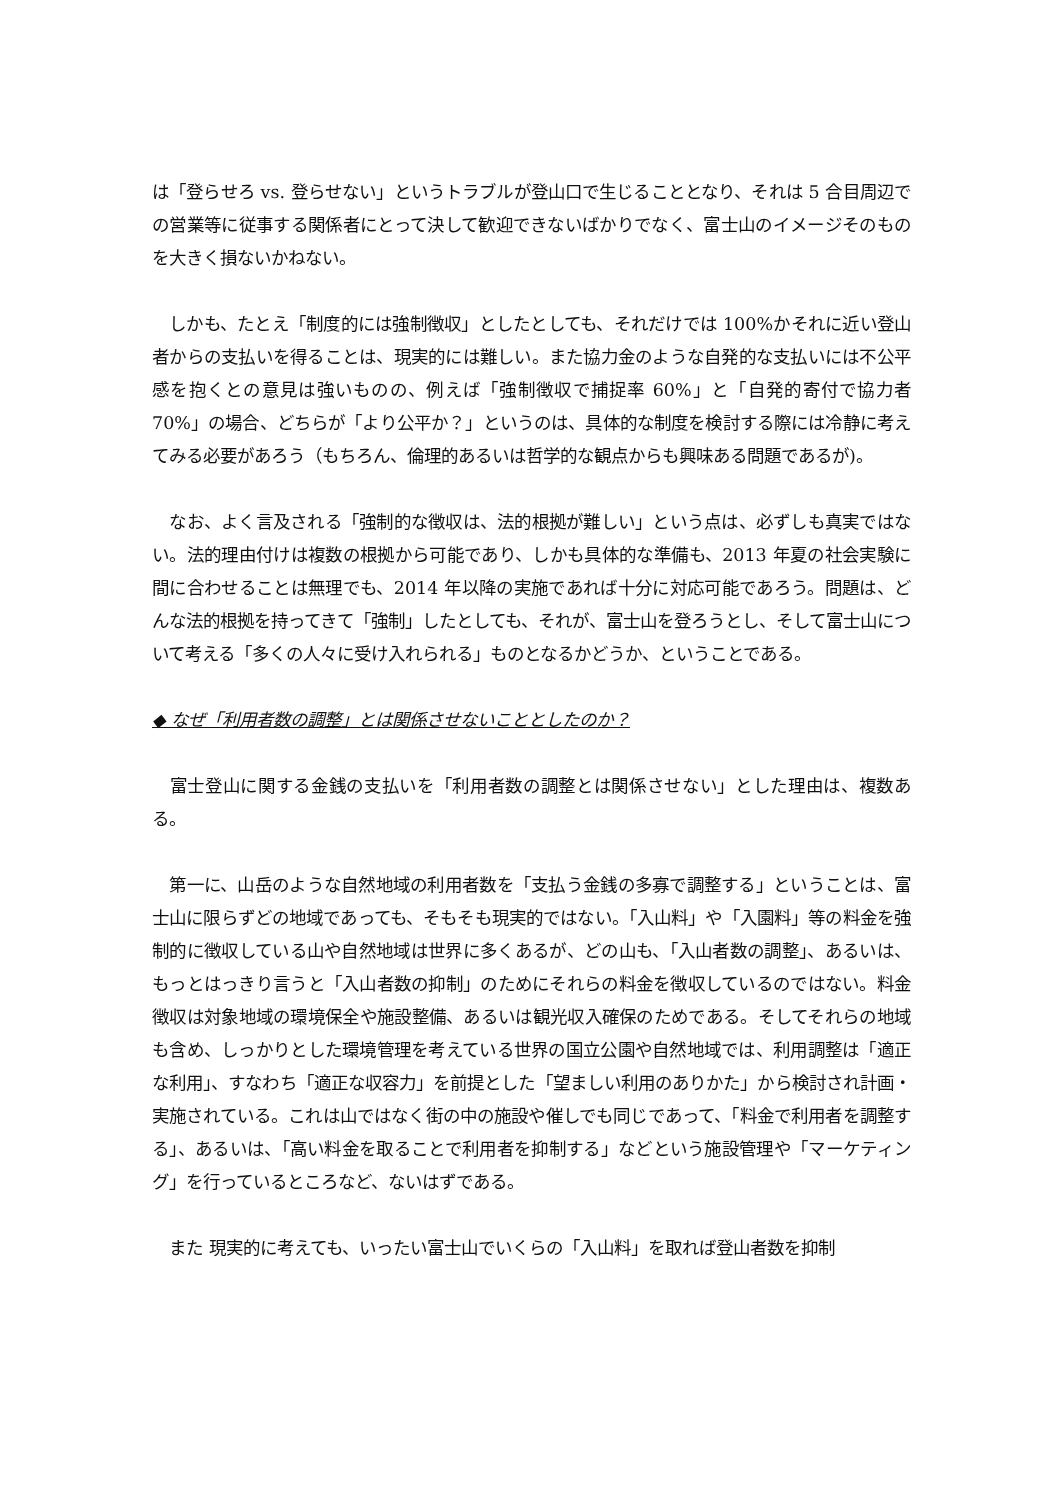は「登らせろ vs. 登らせない」というトラブルが登山口で生じることとなり、それは 5 合目周辺での営業等に従事する関係者にとって決して歓迎できないばかりでなく、富士山のイメージそのものを大きく損ないかねない。
　しかも、たとえ「制度的には強制徴収」としたとしても、それだけでは 100%かそれに近い登山者からの支払いを得ることは、現実的には難しい。また協力金のような自発的な支払いには不公平感を抱くとの意見は強いものの、例えば「強制徴収で捕捉率 60%」と「自発的寄付で協力者 70%」の場合、どちらが「より公平か？」というのは、具体的な制度を検討する際には冷静に考えてみる必要があろう（もちろん、倫理的あるいは哲学的な観点からも興味ある問題であるが)。
　なお、よく言及される「強制的な徴収は、法的根拠が難しい」という点は、必ずしも真実ではない。法的理由付けは複数の根拠から可能であり、しかも具体的な準備も、2013 年夏の社会実験に間に合わせることは無理でも、2014 年以降の実施であれば十分に対応可能であろう。問題は、どんな法的根拠を持ってきて「強制」したとしても、それが、富士山を登ろうとし、そして富士山について考える「多くの人々に受け入れられる」ものとなるかどうか、ということである。
◆ なぜ「利用者数の調整」とは関係させないこととしたのか？
　富士登山に関する金銭の支払いを「利用者数の調整とは関係させない」とした理由は、複数ある。
　第一に、山岳のような自然地域の利用者数を「支払う金銭の多寡で調整する」ということは、富士山に限らずどの地域であっても、そもそも現実的ではない。「入山料」や「入園料」等の料金を強制的に徴収している山や自然地域は世界に多くあるが、どの山も、「入山者数の調整」、あるいは、もっとはっきり言うと「入山者数の抑制」のためにそれらの料金を徴収しているのではない。料金徴収は対象地域の環境保全や施設整備、あるいは観光収入確保のためである。そしてそれらの地域も含め、しっかりとした環境管理を考えている世界の国立公園や自然地域では、利用調整は「適正な利用」、すなわち「適正な収容力」を前提とした「望ましい利用のありかた」から検討され計画・実施されている。これは山ではなく街の中の施設や催しでも同じであって、「料金で利用者を調整する」、あるいは、「高い料金を取ることで利用者を抑制する」などという施設管理や「マーケティング」を行っているところなど、ないはずである。
　また 現実的に考えても、いったい富士山でいくらの「入山料」を取れば登山者数を抑制